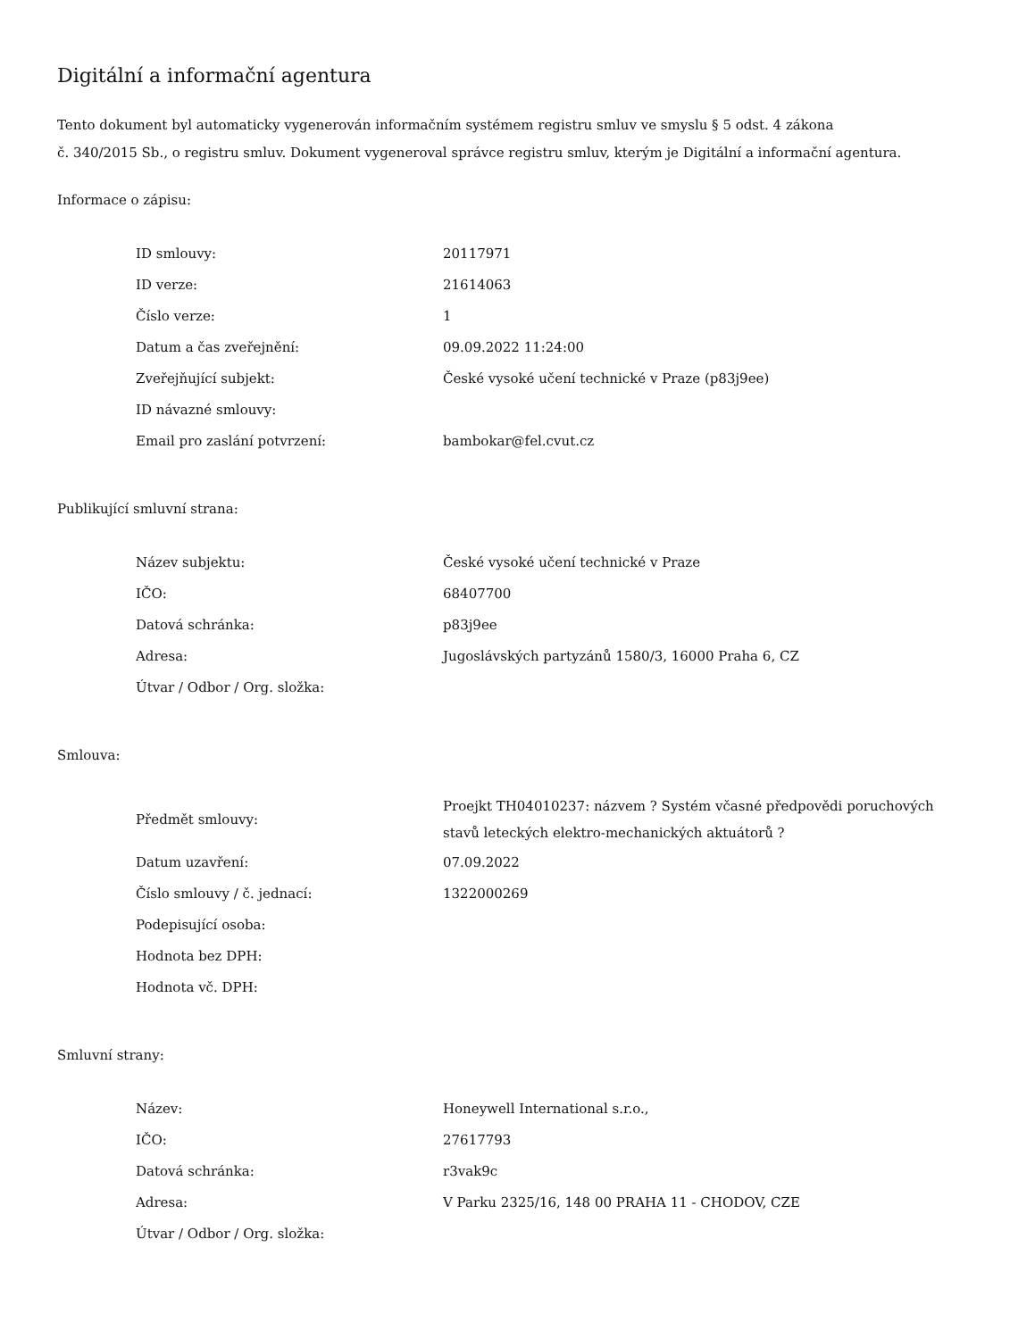Digitální a informační agentura
Tento dokument byl automaticky vygenerován informačním systémem registru smluv ve smyslu § 5 odst. 4 zákona
č. 340/2015 Sb., o registru smluv. Dokument vygeneroval správce registru smluv, kterým je Digitální a informační agentura.
Informace o zápisu:
| ID smlouvy: | 20117971 |
| ID verze: | 21614063 |
| Číslo verze: | 1 |
| Datum a čas zveřejnění: | 09.09.2022 11:24:00 |
| Zveřejňující subjekt: | České vysoké učení technické v Praze (p83j9ee) |
| ID návazné smlouvy: | |
| Email pro zaslání potvrzení: | bambokar@fel.cvut.cz |
Publikující smluvní strana:
| Název subjektu: | České vysoké učení technické v Praze |
| IČO: | 68407700 |
| Datová schránka: | p83j9ee |
| Adresa: | Jugoslávských partyzánů 1580/3, 16000 Praha 6, CZ |
| Útvar / Odbor / Org. složka: | |
Smlouva:
| Předmět smlouvy: | Proejkt TH04010237: názvem ? Systém včasné předpovědi poruchových stavů leteckých elektro-mechanických aktuátorů ? |
| Datum uzavření: | 07.09.2022 |
| Číslo smlouvy / č. jednací: | 1322000269 |
| Podepisující osoba: | |
| Hodnota bez DPH: | |
| Hodnota vč. DPH: | |
Smluvní strany:
| Název: | Honeywell International s.r.o., |
| IČO: | 27617793 |
| Datová schránka: | r3vak9c |
| Adresa: | V Parku 2325/16, 148 00 PRAHA 11 - CHODOV, CZE |
| Útvar / Odbor / Org. složka: | |